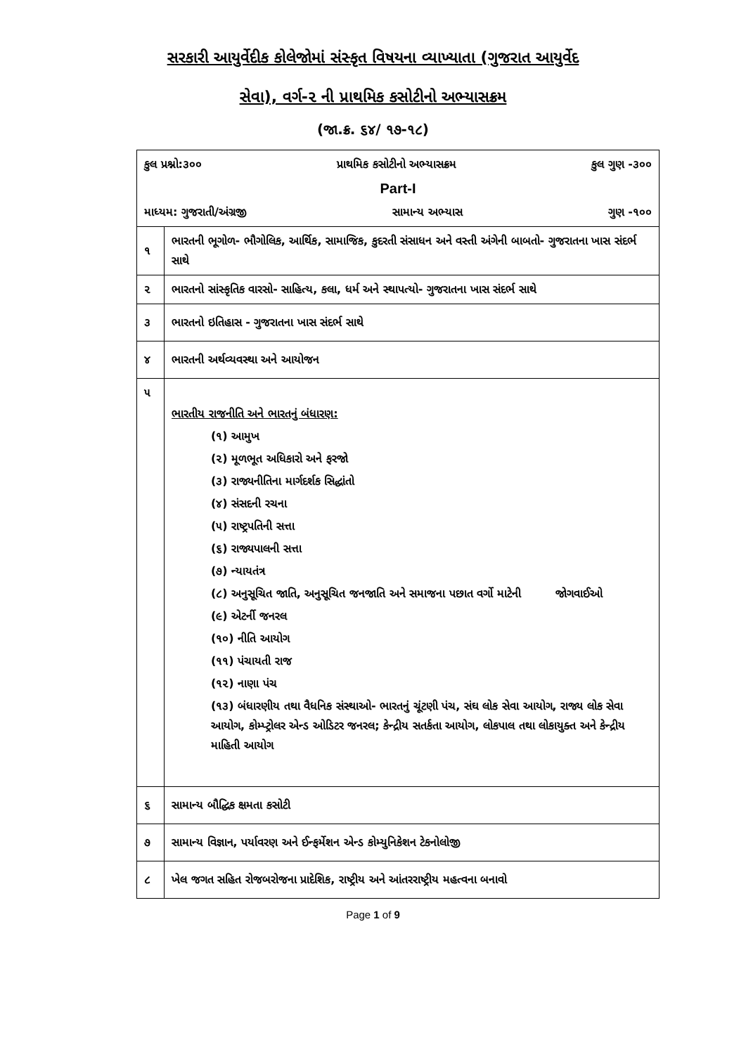સરકારી આયુર્વેદીક કોલેજોમાં સંસ્કૃત વિષયના વ્યાખ્યાતા (ગુજરાત આયુર્વેદ
સેવા), વર્ગ-૨ ની પ્રાથમિક કસોટીનો અભ્યાસક્રમ
(જા.ક્ર. ૬૪/ ૧૭-૧૮)
| કુલ પ્રશ્નો:૩૦૦ પ્રાથમિક કસોટીનો અભ્યાસક્રમ કુલ ગુણ -૩૦૦ Part-I માધ્યમ: ગુજરાતી/અંગ્રજી સામાન્ય અભ્યાસ ગુણ -૧૦૦ | |
| ૧ | ભારતની ભૂગોળ- ભૌગોલિક, આર્થિક, સામાજિક, કુદરતી સંસાધન અને વસ્તી અંગેની બાબતો- ગુજરાતના ખાસ સંદર્ભ સાથે |
| ૨ | ભારતનો સાંસ્કૃતિક વારસો- સાહિત્ય, કલા, ધર્મ અને સ્થાપત્યો- ગુજરાતના ખાસ સંદર્ભ સાથે |
| ૩ | ભારતનો ઇતિહાસ - ગુજરાતના ખાસ સંદર્ભ સાથે |
| ૪ | ભારતની અર્થવ્યવસ્થા અને આયોજન |
| ૫ | ભારતીય રાજનીતિ અને ભારતનું બંધારણ: (૧) આમુખ (૨) મૂળભૂત અધિકારો અને ફરજો (૩) રાજ્યનીતિના માર્ગદર્શક સિદ્ધાંતો (૪) સંસદની રચના (૫) રાષ્ટ્રપતિની સત્તા (૬) રાજ્યપાલની સત્તા (૭) ન્યાયતંત્ર (૮) અનુસૂચિત જાતિ, અનુસૂચિત જનજાતિ અને સમાજના પછાત વર્ગો માટેની જોગવાઈઓ (૯) એટર્ની જનરલ (૧૦) નીતિ આયોગ (૧૧) પંચાયતી રાજ (૧૨) નાણા પંચ (૧૩) બંધારણીય તથા વૈધનિક સંસ્થાઓ- ભારતનું ચૂંટણી પંચ, સંઘ લોક સેવા આયોગ, રાજ્ય લોક સેવા આયોગ, કોમ્પ્ટ્રોલર એન્ડ ઓડિટર જનરલ; કેન્દ્રીય સતર્કતા આયોગ, લોકપાલ તથા લોકાયુક્ત અને કેન્દ્રીય માહિતી આયોગ |
| ૬ | સામાન્ય બૌદ્ધિક ક્ષમતા કસોટી |
| ૭ | સામાન્ય વિજ્ઞાન, પર્યાવરણ અને ઈન્ફર્મેશન એન્ડ કોમ્યુનિકેશન ટેકનોલોજી |
| ૮ | ખેલ જગત સહિત રોજબરોજના પ્રાદેશિક, રાષ્ટ્રીય અને આંતરરાષ્ટ્રીય મહત્વના બનાવો |
Page 1 of 9